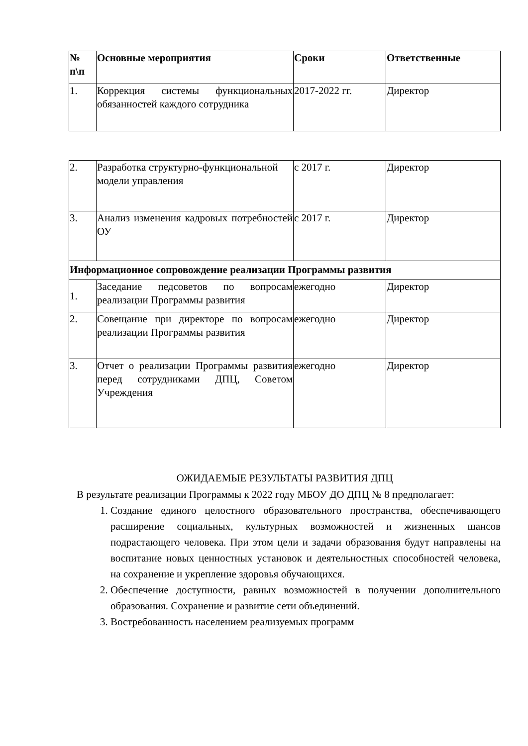| № п\п | Основные мероприятия | Сроки | Ответственные |
| --- | --- | --- | --- |
| 1. | Коррекция системы функциональных обязанностей каждого сотрудника | 2017-2022 гг. | Директор |
| 2. | Разработка структурно-функциональной модели управления | с 2017 г. | Директор |
| 3. | Анализ изменения кадровых потребностей ОУ | с 2017 г. | Директор |
| Информационное сопровождение реализации Программы развития | | | |
| 1. | Заседание педсоветов по вопросам реализации Программы развития | ежегодно | Директор |
| 2. | Совещание при директоре по вопросам реализации Программы развития | ежегодно | Директор |
| 3. | Отчет о реализации Программы развития перед сотрудниками ДПЦ, Советом Учреждения | ежегодно | Директор |
ОЖИДАЕМЫЕ РЕЗУЛЬТАТЫ РАЗВИТИЯ ДПЦ
В результате реализации Программы к 2022 году МБОУ ДО ДПЦ № 8 предполагает:
1. Создание единого целостного образовательного пространства, обеспечивающего расширение социальных, культурных возможностей и жизненных шансов подрастающего человека. При этом цели и задачи образования будут направлены на воспитание новых ценностных установок и деятельностных способностей человека, на сохранение и укрепление здоровья обучающихся.
2. Обеспечение доступности, равных возможностей в получении дополнительного образования. Сохранение и развитие сети объединений.
3. Востребованность населением реализуемых программ